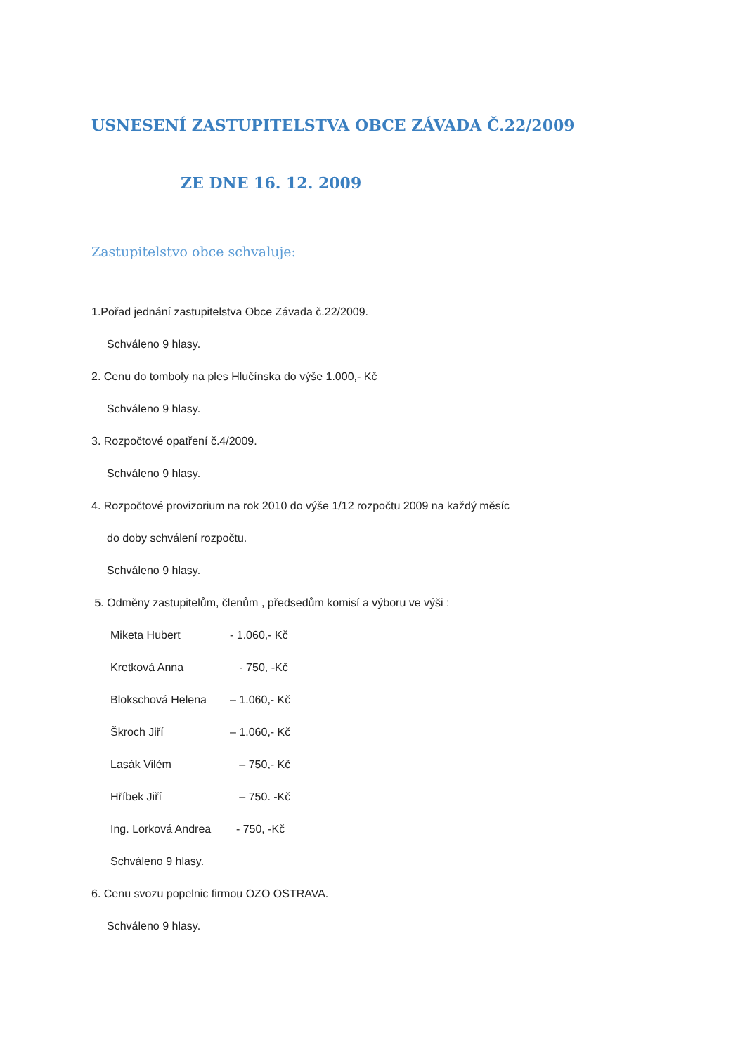USNESENÍ ZASTUPITELSTVA OBCE ZÁVADA Č.22/2009
ZE DNE 16. 12. 2009
Zastupitelstvo obce schvaluje:
1.Pořad jednání zastupitelstva Obce Závada č.22/2009.
Schváleno 9 hlasy.
2. Cenu do tomboly na ples Hlučínska do výše 1.000,- Kč
Schváleno 9 hlasy.
3. Rozpočtové opatření č.4/2009.
Schváleno 9 hlasy.
4. Rozpočtové provizorium na rok 2010 do výše 1/12 rozpočtu 2009 na každý měsíc
do doby schválení rozpočtu.
Schváleno 9 hlasy.
5. Odměny zastupitelům, členům , předsedům komisí a výboru ve výši :
Miketa Hubert - 1.060,- Kč
Kretková Anna - 750, -Kč
Blokschová Helena – 1.060,- Kč
Škroch Jiří – 1.060,- Kč
Lasák Vilém – 750,- Kč
Hříbek Jiří – 750. -Kč
Ing. Lorková Andrea - 750, -Kč
Schváleno 9 hlasy.
6. Cenu svozu popelnic firmou OZO OSTRAVA.
Schváleno 9 hlasy.